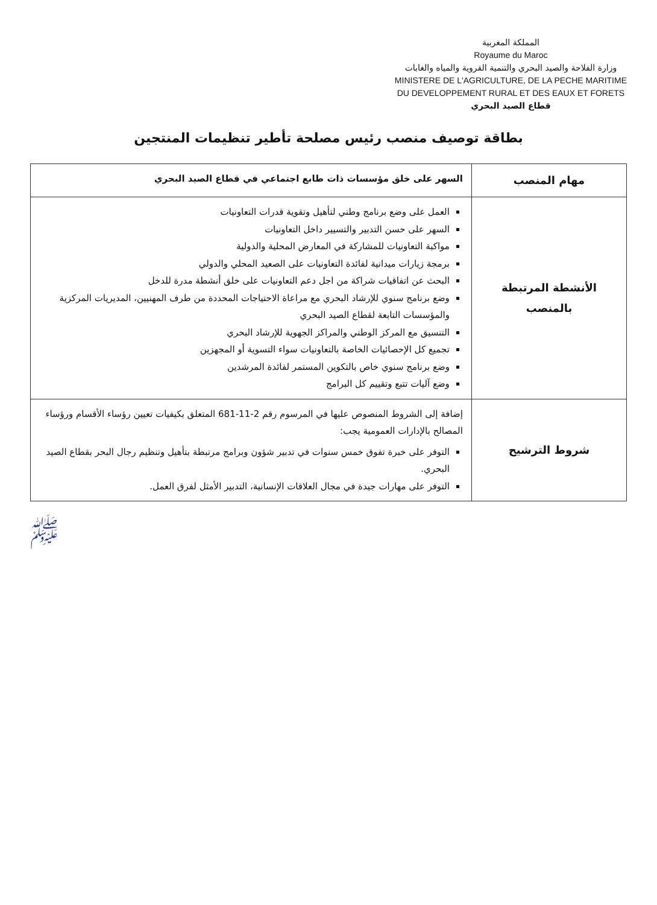المملكة المغربية
Royaume du Maroc
وزارة الفلاحة والصيد البحري والتنمية القروية والمياه والغابات
MINISTERE DE L'AGRICULTURE, DE LA PECHE MARITIME
DU DEVELOPPEMENT RURAL ET DES EAUX ET FORETS
قطاع الصيد البحري
بطاقة توصيف منصب رئيس مصلحة تأطير تنظيمات المنتجين
| مهام المنصب | السهر على خلق مؤسسات ذات طابع اجتماعي في قطاع الصيد البحري |
| الأنشطة المرتبطة بالمنصب | العمل على وضع برنامج وطني لتأهيل وتقوية قدرات التعاونيات السهر على حسن التدبير والتسيير داخل التعاونيات مواكبة التعاونيات للمشاركة في المعارض المحلية والدولية برمجة زيارات ميدانية لفائدة التعاونيات على الصعيد المحلي والدولي البحث عن اتفاقيات شراكة من اجل دعم التعاونيات على خلق أنشطة مدرة للدخل وضع برنامج سنوي للإرشاد البحري مع مراعاة الاحتياجات المحددة من طرف المهنيين، المديريات المركزية والمؤسسات التابعة لقطاع الصيد البحري التنسيق مع المركز الوطني والمراكز الجهوية للإرشاد البحري تجميع كل الإحصائيات الخاصة بالتعاونيات سواء التسوية أو المجهزين وضع برنامج سنوي خاص بالتكوين المستمر لفائدة المرشدين وضع آليات تتبع وتقييم كل البرامج |
| شروط الترشيح | إضافة إلى الشروط المنصوص عليها في المرسوم رقم 2-11-681 المتعلق بكيفيات تعيين رؤساء الأقسام ورؤساء المصالح بالإدارات العمومية يجب: التوفر على خبرة تفوق خمس سنوات في تدبير شؤون وبرامج مرتبطة بتأهيل وتنظيم رجال البحر بقطاع الصيد البحري. التوفر على مهارات جيدة في مجال العلاقات الإنسانية، التدبير الأمثل لفرق العمل. |
ﷺ